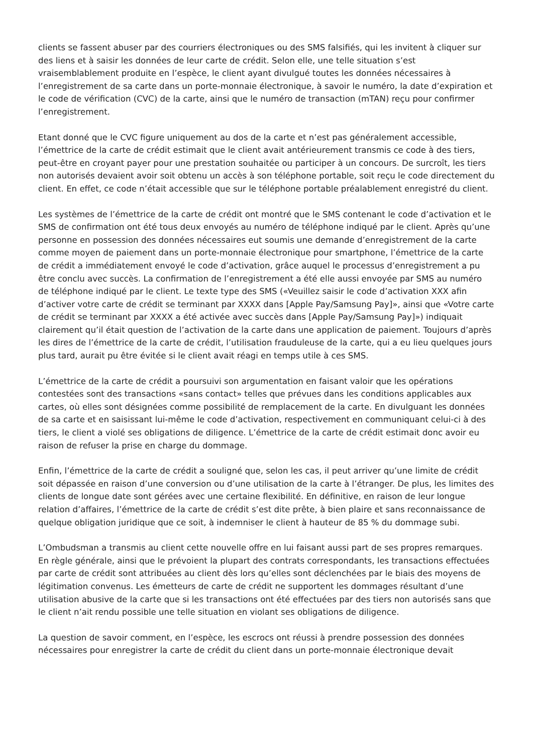clients se fassent abuser par des courriers électroniques ou des SMS falsifiés, qui les invitent à cliquer sur des liens et à saisir les données de leur carte de crédit. Selon elle, une telle situation s’est vraisemblablement produite en l’espèce, le client ayant divulgué toutes les données nécessaires à l’enregistrement de sa carte dans un porte-monnaie électronique, à savoir le numéro, la date d’expiration et le code de vérification (CVC) de la carte, ainsi que le numéro de transaction (mTAN) reçu pour confirmer l’enregistrement.
Etant donné que le CVC figure uniquement au dos de la carte et n’est pas généralement accessible, l’émettrice de la carte de crédit estimait que le client avait antérieurement transmis ce code à des tiers, peut-être en croyant payer pour une prestation souhaitée ou participer à un concours. De surcroît, les tiers non autorisés devaient avoir soit obtenu un accès à son téléphone portable, soit reçu le code directement du client. En effet, ce code n’était accessible que sur le téléphone portable préalablement enregistré du client.
Les systèmes de l’émettrice de la carte de crédit ont montré que le SMS contenant le code d’activation et le SMS de confirmation ont été tous deux envoyés au numéro de téléphone indiqué par le client. Après qu’une personne en possession des données nécessaires eut soumis une demande d’enregistrement de la carte comme moyen de paiement dans un porte-monnaie électronique pour smartphone, l’émettrice de la carte de crédit a immédiatement envoyé le code d’activation, grâce auquel le processus d’enregistrement a pu être conclu avec succès. La confirmation de l’enregistrement a été elle aussi envoyée par SMS au numéro de téléphone indiqué par le client. Le texte type des SMS («Veuillez saisir le code d’activation XXX afin d’activer votre carte de crédit se terminant par XXXX dans [Apple Pay/Samsung Pay]», ainsi que «Votre carte de crédit se terminant par XXXX a été activée avec succès dans [Apple Pay/Samsung Pay]») indiquait clairement qu’il était question de l’activation de la carte dans une application de paiement. Toujours d’après les dires de l’émettrice de la carte de crédit, l’utilisation frauduleuse de la carte, qui a eu lieu quelques jours plus tard, aurait pu être évitée si le client avait réagi en temps utile à ces SMS.
L’émettrice de la carte de crédit a poursuivi son argumentation en faisant valoir que les opérations contestées sont des transactions «sans contact» telles que prévues dans les conditions applicables aux cartes, où elles sont désignées comme possibilité de remplacement de la carte. En divulguant les données de sa carte et en saisissant lui-même le code d’activation, respectivement en communiquant celui-ci à des tiers, le client a violé ses obligations de diligence. L’émettrice de la carte de crédit estimait donc avoir eu raison de refuser la prise en charge du dommage.
Enfin, l’émettrice de la carte de crédit a souligné que, selon les cas, il peut arriver qu’une limite de crédit soit dépassée en raison d’une conversion ou d’une utilisation de la carte à l’étranger. De plus, les limites des clients de longue date sont gérées avec une certaine flexibilité. En définitive, en raison de leur longue relation d’affaires, l’émettrice de la carte de crédit s’est dite prête, à bien plaire et sans reconnaissance de quelque obligation juridique que ce soit, à indemniser le client à hauteur de 85 % du dommage subi.
L’Ombudsman a transmis au client cette nouvelle offre en lui faisant aussi part de ses propres remarques. En règle générale, ainsi que le prévoient la plupart des contrats correspondants, les transactions effectuées par carte de crédit sont attribuées au client dès lors qu’elles sont déclenchées par le biais des moyens de légitimation convenus. Les émetteurs de carte de crédit ne supportent les dommages résultant d’une utilisation abusive de la carte que si les transactions ont été effectuées par des tiers non autorisés sans que le client n’ait rendu possible une telle situation en violant ses obligations de diligence.
La question de savoir comment, en l’espèce, les escrocs ont réussi à prendre possession des données nécessaires pour enregistrer la carte de crédit du client dans un porte-monnaie électronique devait